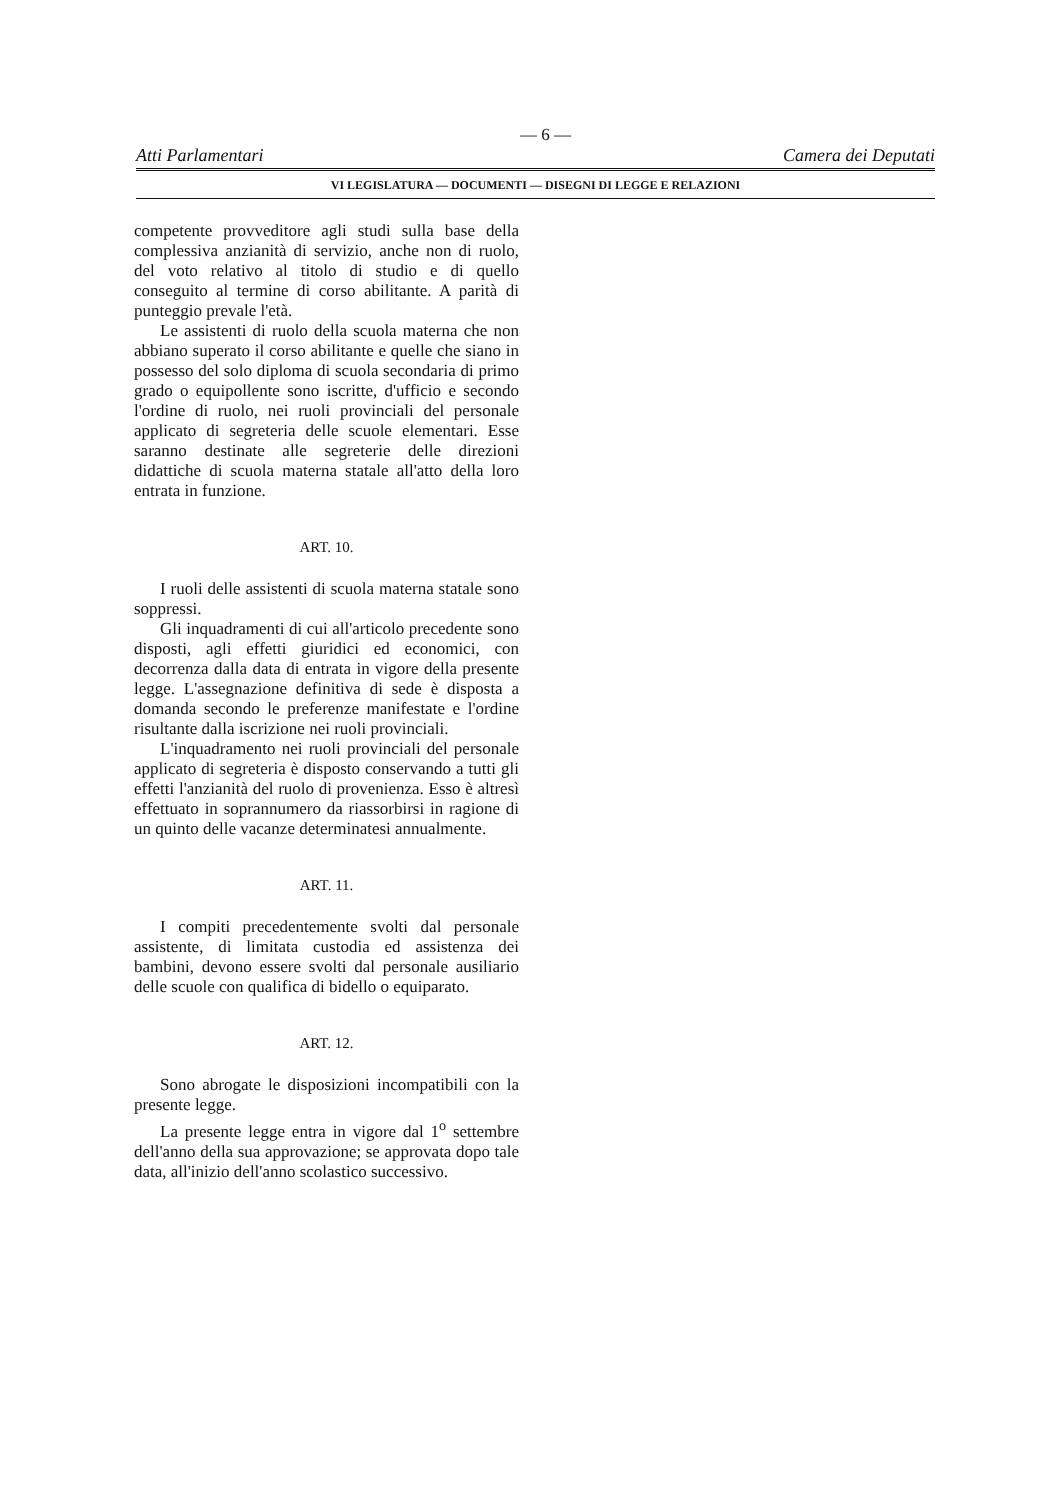— 6 —
Atti Parlamentari Camera dei Deputati
VI LEGISLATURA — DOCUMENTI — DISEGNI DI LEGGE E RELAZIONI
competente provveditore agli studi sulla base della complessiva anzianità di servizio, anche non di ruolo, del voto relativo al titolo di studio e di quello conseguito al termine di corso abilitante. A parità di punteggio prevale l'età.
Le assistenti di ruolo della scuola materna che non abbiano superato il corso abilitante e quelle che siano in possesso del solo diploma di scuola secondaria di primo grado o equipollente sono iscritte, d'ufficio e secondo l'ordine di ruolo, nei ruoli provinciali del personale applicato di segreteria delle scuole elementari. Esse saranno destinate alle segreterie delle direzioni didattiche di scuola materna statale all'atto della loro entrata in funzione.
ART. 10.
I ruoli delle assistenti di scuola materna statale sono soppressi.
Gli inquadramenti di cui all'articolo precedente sono disposti, agli effetti giuridici ed economici, con decorrenza dalla data di entrata in vigore della presente legge. L'assegnazione definitiva di sede è disposta a domanda secondo le preferenze manifestate e l'ordine risultante dalla iscrizione nei ruoli provinciali.
L'inquadramento nei ruoli provinciali del personale applicato di segreteria è disposto conservando a tutti gli effetti l'anzianità del ruolo di provenienza. Esso è altresì effettuato in soprannumero da riassorbirsi in ragione di un quinto delle vacanze determinatesi annualmente.
ART. 11.
I compiti precedentemente svolti dal personale assistente, di limitata custodia ed assistenza dei bambini, devono essere svolti dal personale ausiliario delle scuole con qualifica di bidello o equiparato.
ART. 12.
Sono abrogate le disposizioni incompatibili con la presente legge.
La presente legge entra in vigore dal 1<sup>o</sup> settembre dell'anno della sua approvazione; se approvata dopo tale data, all'inizio dell'anno scolastico successivo.